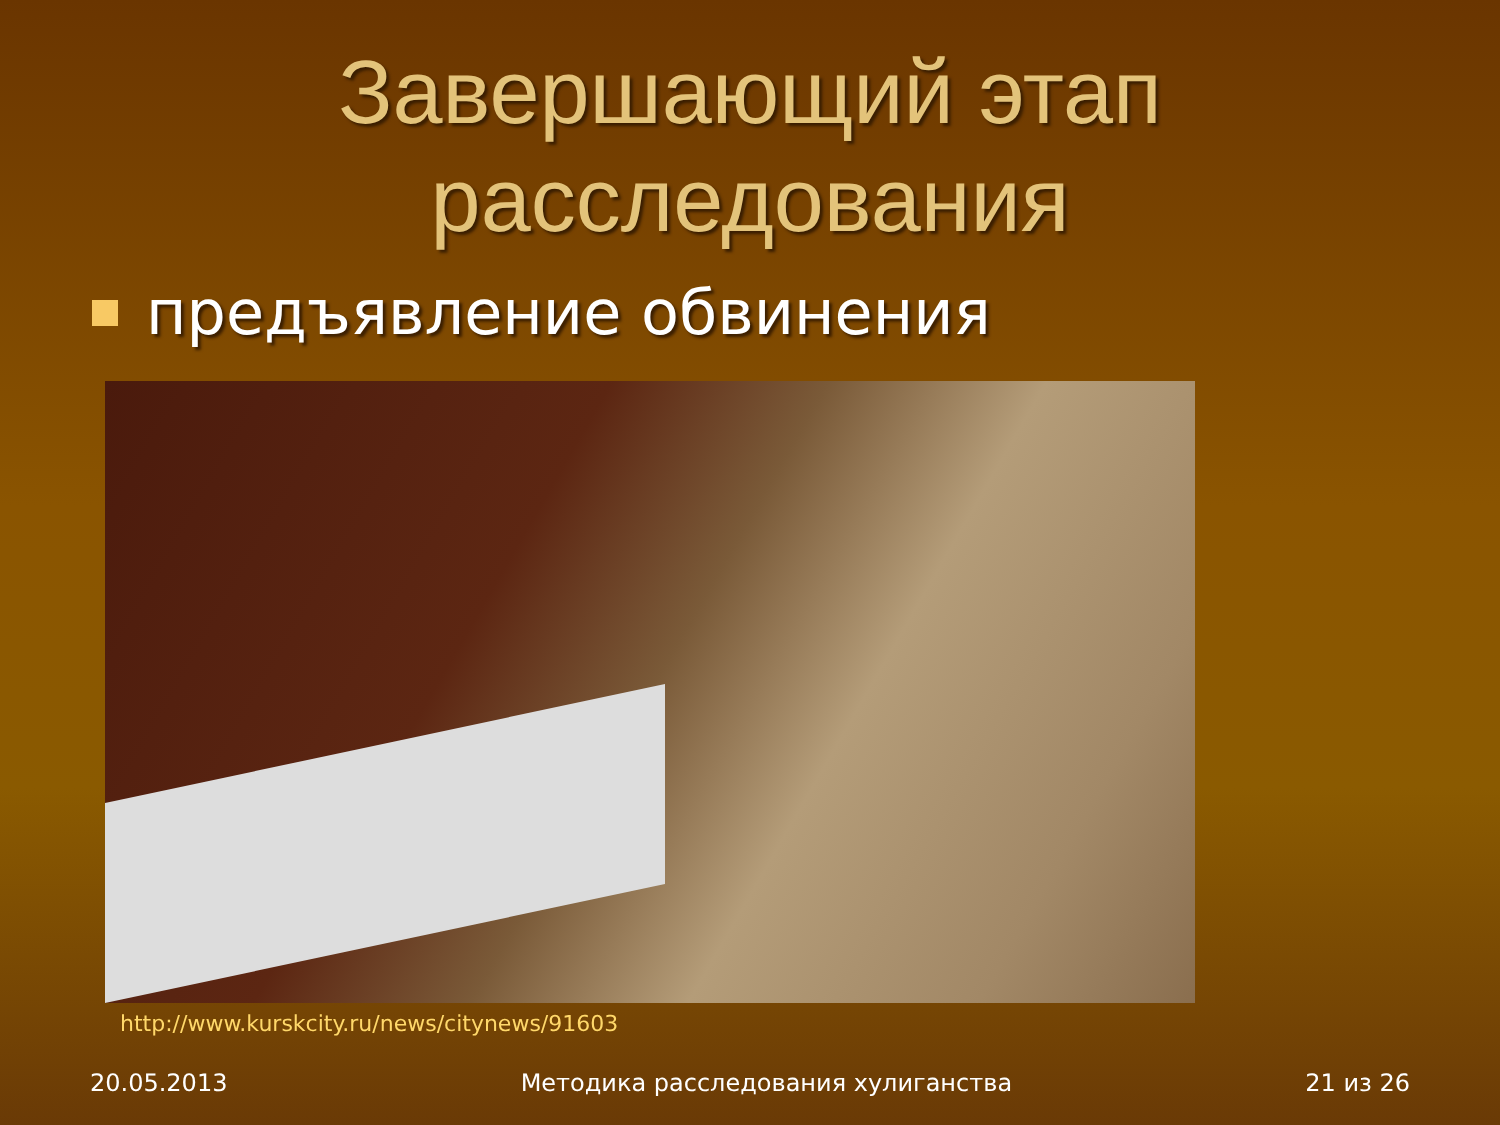Завершающий этап
расследования
предъявление обвинения
http://www.kurskcity.ru/news/citynews/91603
20.05.2013 Методика расследования хулиганства 21 из 26